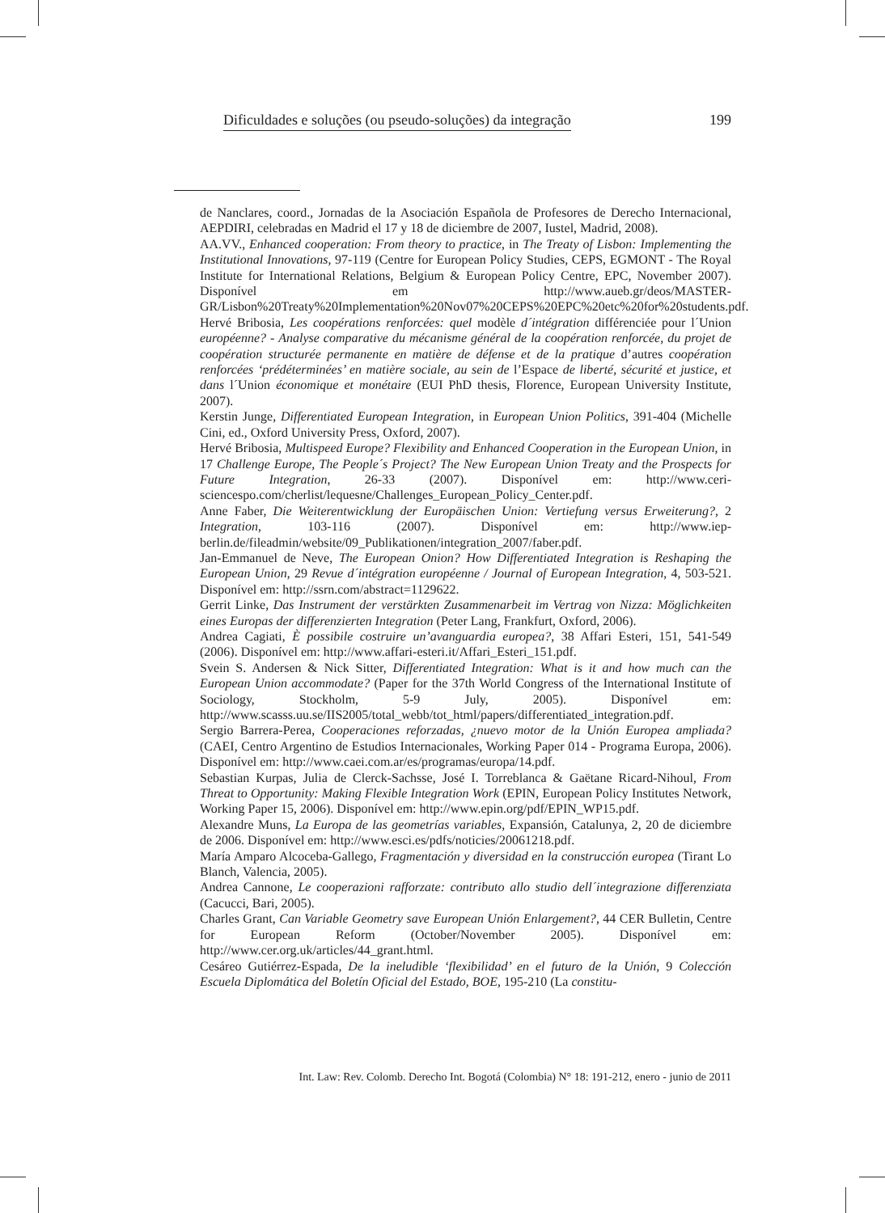Dificuldades e soluções (ou pseudo-soluções) da integração 199
de Nanclares, coord., Jornadas de la Asociación Española de Profesores de Derecho Internacional, AEPDIRI, celebradas en Madrid el 17 y 18 de diciembre de 2007, Iustel, Madrid, 2008).
AA.VV., Enhanced cooperation: From theory to practice, in The Treaty of Lisbon: Implementing the Institutional Innovations, 97-119 (Centre for European Policy Studies, CEPS, EGMONT - The Royal Institute for International Relations, Belgium & European Policy Centre, EPC, November 2007). Disponível em http://www.aueb.gr/deos/MASTER-GR/Lisbon%20Treaty%20Implementation%20Nov07%20CEPS%20EPC%20etc%20for%20students.pdf.
Hervé Bribosia, Les coopérations renforcées: quel modèle d´intégration différenciée pour l´Union européenne? - Analyse comparative du mécanisme général de la coopération renforcée, du projet de coopération structurée permanente en matière de défense et de la pratique d’autres coopération renforcées ‘prédéterminées’ en matière sociale, au sein de l’Espace de liberté, sécurité et justice, et dans l´Union économique et monétaire (EUI PhD thesis, Florence, European University Institute, 2007).
Kerstin Junge, Differentiated European Integration, in European Union Politics, 391-404 (Michelle Cini, ed., Oxford University Press, Oxford, 2007).
Hervé Bribosia, Multispeed Europe? Flexibility and Enhanced Cooperation in the European Union, in 17 Challenge Europe, The People´s Project? The New European Union Treaty and the Prospects for Future Integration, 26-33 (2007). Disponível em: http://www.ceri-sciencespo.com/cherlist/lequesne/Challenges_European_Policy_Center.pdf.
Anne Faber, Die Weiterentwicklung der Europäischen Union: Vertiefung versus Erweiterung?, 2 Integration, 103-116 (2007). Disponível em: http://www.iep-berlin.de/fileadmin/website/09_Publikationen/integration_2007/faber.pdf.
Jan-Emmanuel de Neve, The European Onion? How Differentiated Integration is Reshaping the European Union, 29 Revue d´intégration européenne / Journal of European Integration, 4, 503-521. Disponível em: http://ssrn.com/abstract=1129622.
Gerrit Linke, Das Instrument der verstärkten Zusammenarbeit im Vertrag von Nizza: Möglichkeiten eines Europas der differenzierten Integration (Peter Lang, Frankfurt, Oxford, 2006).
Andrea Cagiati, È possibile costruire un’avanguardia europea?, 38 Affari Esteri, 151, 541-549 (2006). Disponível em: http://www.affari-esteri.it/Affari_Esteri_151.pdf.
Svein S. Andersen & Nick Sitter, Differentiated Integration: What is it and how much can the European Union accommodate? (Paper for the 37th World Congress of the International Institute of Sociology, Stockholm, 5-9 July, 2005). Disponível em: http://www.scasss.uu.se/IIS2005/total_webb/tot_html/papers/differentiated_integration.pdf.
Sergio Barrera-Perea, Cooperaciones reforzadas, ¿nuevo motor de la Unión Europea ampliada? (CAEI, Centro Argentino de Estudios Internacionales, Working Paper 014 - Programa Europa, 2006). Disponível em: http://www.caei.com.ar/es/programas/europa/14.pdf.
Sebastian Kurpas, Julia de Clerck-Sachsse, José I. Torreblanca & Gaëtane Ricard-Nihoul, From Threat to Opportunity: Making Flexible Integration Work (EPIN, European Policy Institutes Network, Working Paper 15, 2006). Disponível em: http://www.epin.org/pdf/EPIN_WP15.pdf.
Alexandre Muns, La Europa de las geometrías variables, Expansión, Catalunya, 2, 20 de diciembre de 2006. Disponível em: http://www.esci.es/pdfs/noticies/20061218.pdf.
María Amparo Alcoceba-Gallego, Fragmentación y diversidad en la construcción europea (Tirant Lo Blanch, Valencia, 2005).
Andrea Cannone, Le cooperazioni rafforzate: contributo allo studio dell´integrazione differenziata (Cacucci, Bari, 2005).
Charles Grant, Can Variable Geometry save European Unión Enlargement?, 44 CER Bulletin, Centre for European Reform (October/November 2005). Disponível em: http://www.cer.org.uk/articles/44_grant.html.
Cesáreo Gutiérrez-Espada, De la ineludible ‘flexibilidad’ en el futuro de la Unión, 9 Colección Escuela Diplomática del Boletín Oficial del Estado, BOE, 195-210 (La constitu-
Int. Law: Rev. Colomb. Derecho Int. Bogotá (Colombia) N° 18: 191-212, enero - junio de 2011